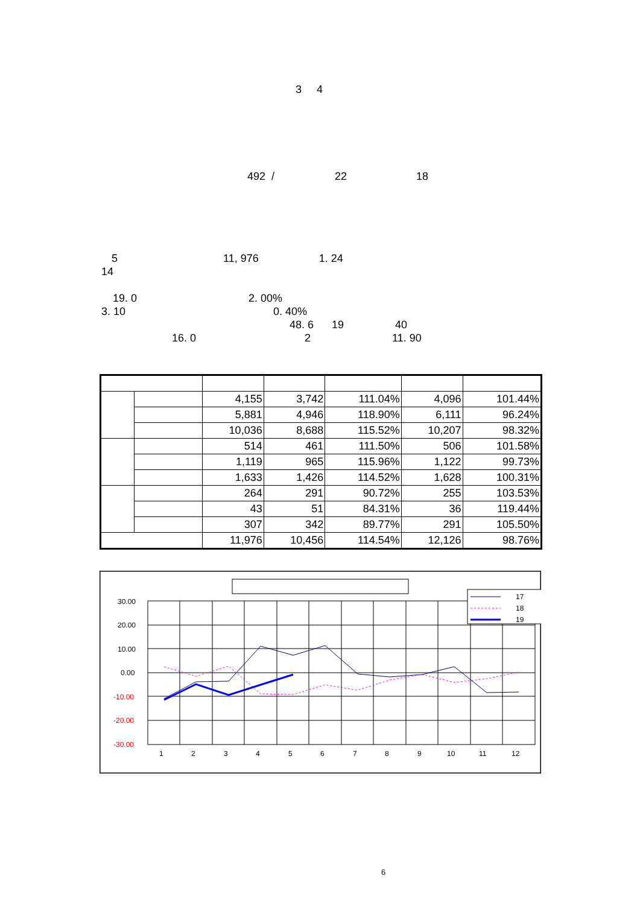3 4
492 / 22 18
5 11, 976 1. 24
14
19. 0 2. 00%
3. 10 0. 40%
48. 6 19 40
16. 0 2 11. 90
| | | 4,155 | 3,742 | 111.04% | 4,096 | 101.44% |
| | | 5,881 | 4,946 | 118.90% | 6,111 | 96.24% |
| | | 10,036 | 8,688 | 115.52% | 10,207 | 98.32% |
| | | 514 | 461 | 111.50% | 506 | 101.58% |
| | | 1,119 | 965 | 115.96% | 1,122 | 99.73% |
| | | 1,633 | 1,426 | 114.52% | 1,628 | 100.31% |
| | | 264 | 291 | 90.72% | 255 | 103.53% |
| | | 43 | 51 | 84.31% | 36 | 119.44% |
| | | 307 | 342 | 89.77% | 291 | 105.50% |
| | | 11,976 | 10,456 | 114.54% | 12,126 | 98.76% |
30.00
20.00
10.00
0.00
-10.00
-20.00
-30.00
1
2
3
4
5
6
7
8
9
10
11
12
17
18
19
6